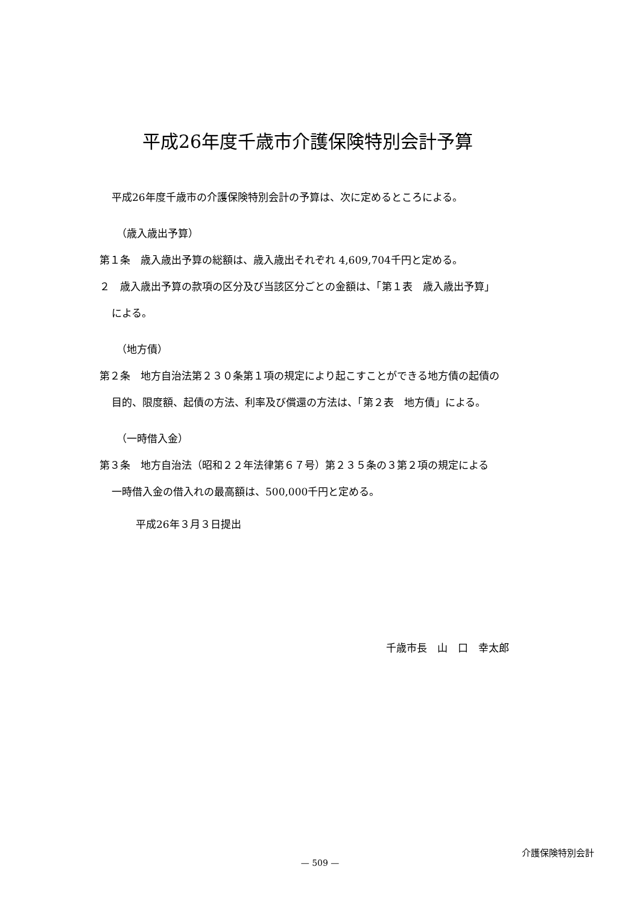平成26年度千歳市介護保険特別会計予算
平成26年度千歳市の介護保険特別会計の予算は、次に定めるところによる。
（歳入歳出予算）
第１条　歳入歳出予算の総額は、歳入歳出それぞれ 4,609,704千円と定める。
２　歳入歳出予算の款項の区分及び当該区分ごとの金額は、「第１表　歳入歳出予算」
による。
（地方債）
第２条　地方自治法第２３０条第１項の規定により起こすことができる地方債の起債の
目的、限度額、起債の方法、利率及び償還の方法は、「第２表　地方債」による。
（一時借入金）
第３条　地方自治法（昭和２２年法律第６７号）第２３５条の３第２項の規定による
一時借入金の借入れの最高額は、500,000千円と定める。
平成26年３月３日提出
千歳市長　山　口　幸太郎
介護保険特別会計
— 509 —